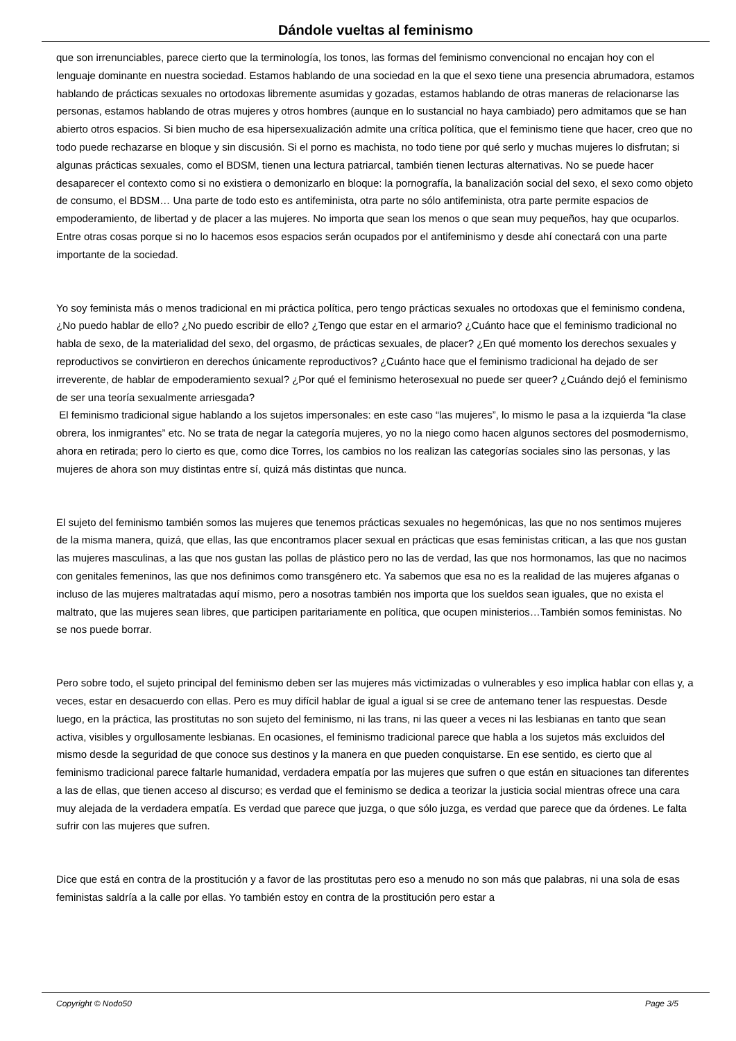Dándole vueltas al feminismo
que son irrenunciables, parece cierto que la terminología, los tonos, las formas del feminismo convencional no encajan hoy con el lenguaje dominante en nuestra sociedad. Estamos hablando de una sociedad en la que el sexo tiene una presencia abrumadora, estamos hablando de prácticas sexuales no ortodoxas libremente asumidas y gozadas, estamos hablando de otras maneras de relacionarse las personas, estamos hablando de otras mujeres y otros hombres (aunque en lo sustancial no haya cambiado) pero admitamos que se han abierto otros espacios. Si bien mucho de esa hipersexualización admite una crítica política, que el feminismo tiene que hacer, creo que no todo puede rechazarse en bloque y sin discusión. Si el porno es machista, no todo tiene por qué serlo y muchas mujeres lo disfrutan; si algunas prácticas sexuales, como el BDSM, tienen una lectura patriarcal, también tienen lecturas alternativas. No se puede hacer desaparecer el contexto como si no existiera o demonizarlo en bloque: la pornografía, la banalización social del sexo, el sexo como objeto de consumo, el BDSM… Una parte de todo esto es antifeminista, otra parte no sólo antifeminista, otra parte permite espacios de empoderamiento, de libertad y de placer a las mujeres. No importa que sean los menos o que sean muy pequeños, hay que ocuparlos. Entre otras cosas porque si no lo hacemos esos espacios serán ocupados por el antifeminismo y desde ahí conectará con una parte importante de la sociedad.
Yo soy feminista más o menos tradicional en mi práctica política, pero tengo prácticas sexuales no ortodoxas que el feminismo condena, ¿No puedo hablar de ello? ¿No puedo escribir de ello? ¿Tengo que estar en el armario? ¿Cuánto hace que el feminismo tradicional no habla de sexo, de la materialidad del sexo, del orgasmo, de prácticas sexuales, de placer? ¿En qué momento los derechos sexuales y reproductivos se convirtieron en derechos únicamente reproductivos? ¿Cuánto hace que el feminismo tradicional ha dejado de ser irreverente, de hablar de empoderamiento sexual? ¿Por qué el feminismo heterosexual no puede ser queer? ¿Cuándo dejó el feminismo de ser una teoría sexualmente arriesgada?
El feminismo tradicional sigue hablando a los sujetos impersonales: en este caso “las mujeres”, lo mismo le pasa a la izquierda “la clase obrera, los inmigrantes” etc. No se trata de negar la categoría mujeres, yo no la niego como hacen algunos sectores del posmodernismo, ahora en retirada; pero lo cierto es que, como dice Torres, los cambios no los realizan las categorías sociales sino las personas, y las mujeres de ahora son muy distintas entre sí, quizá más distintas que nunca.
El sujeto del feminismo también somos las mujeres que tenemos prácticas sexuales no hegemónicas, las que no nos sentimos mujeres de la misma manera, quizá, que ellas, las que encontramos placer sexual en prácticas que esas feministas critican, a las que nos gustan las mujeres masculinas, a las que nos gustan las pollas de plástico pero no las de verdad, las que nos hormonamos, las que no nacimos con genitales femeninos, las que nos definimos como transgénero etc. Ya sabemos que esa no es la realidad de las mujeres afganas o incluso de las mujeres maltratadas aquí mismo, pero a nosotras también nos importa que los sueldos sean iguales, que no exista el maltrato, que las mujeres sean libres, que participen paritariamente en política, que ocupen ministerios…También somos feministas. No se nos puede borrar.
Pero sobre todo, el sujeto principal del feminismo deben ser las mujeres más victimizadas o vulnerables y eso implica hablar con ellas y, a veces, estar en desacuerdo con ellas. Pero es muy difícil hablar de igual a igual si se cree de antemano tener las respuestas. Desde luego, en la práctica, las prostitutas no son sujeto del feminismo, ni las trans, ni las queer a veces ni las lesbianas en tanto que sean activa, visibles y orgullosamente lesbianas. En ocasiones, el feminismo tradicional parece que habla a los sujetos más excluidos del mismo desde la seguridad de que conoce sus destinos y la manera en que pueden conquistarse. En ese sentido, es cierto que al feminismo tradicional parece faltarle humanidad, verdadera empatía por las mujeres que sufren o que están en situaciones tan diferentes a las de ellas, que tienen acceso al discurso; es verdad que el feminismo se dedica a teorizar la justicia social mientras ofrece una cara muy alejada de la verdadera empatía. Es verdad que parece que juzga, o que sólo juzga, es verdad que parece que da órdenes. Le falta sufrir con las mujeres que sufren.
Dice que está en contra de la prostitución y a favor de las prostitutas pero eso a menudo no son más que palabras, ni una sola de esas feministas saldría a la calle por ellas. Yo también estoy en contra de la prostitución pero estar a
Copyright © Nodo50 Page 3/5